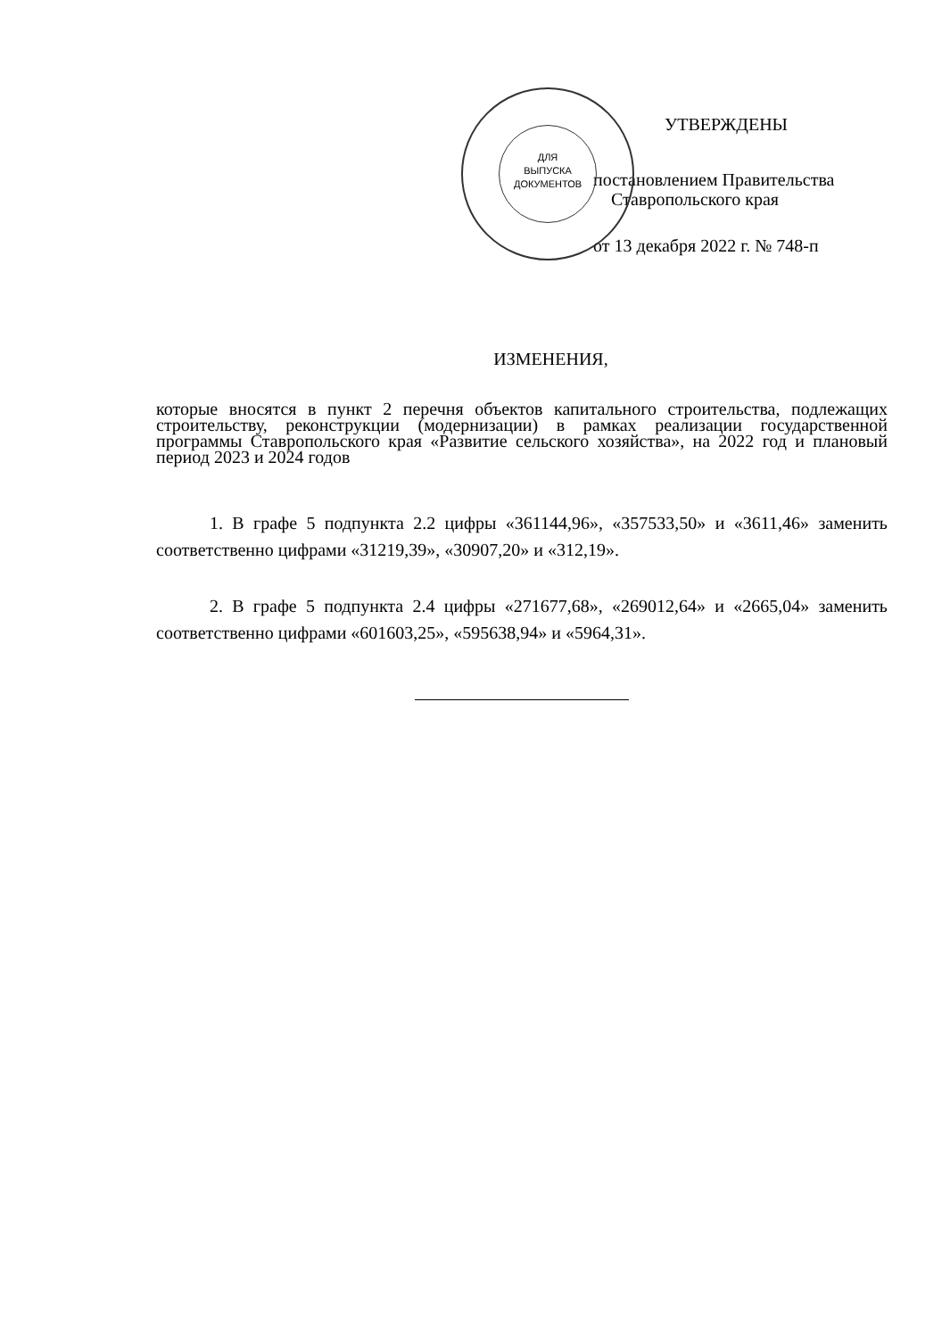ДЛЯ
ВЫПУСКА
ДОКУМЕНТОВ
УТВЕРЖДЕНЫ
постановлением Правительства
Ставропольского края
от 13 декабря 2022 г. № 748-п
ИЗМЕНЕНИЯ,
которые вносятся в пункт 2 перечня объектов капитального строительства, подлежащих строительству, реконструкции (модернизации) в рамках реализации государственной программы Ставропольского края «Развитие сельского хозяйства», на 2022 год и плановый период 2023 и 2024 годов
1. В графе 5 подпункта 2.2 цифры «361144,96», «357533,50» и «3611,46» заменить соответственно цифрами «31219,39», «30907,20» и «312,19».
2. В графе 5 подпункта 2.4 цифры «271677,68», «269012,64» и «2665,04» заменить соответственно цифрами «601603,25», «595638,94» и «5964,31».